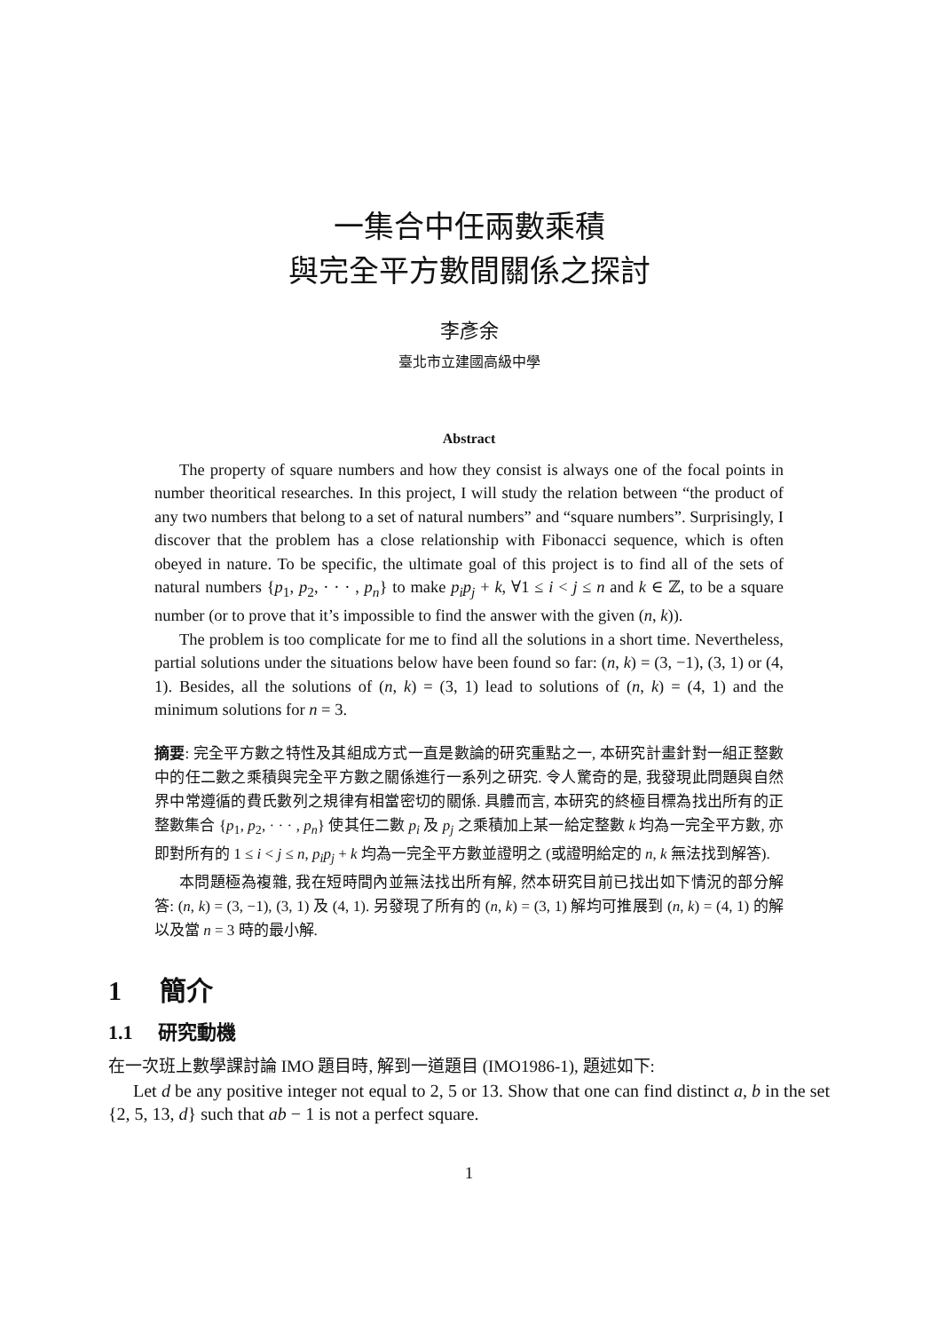一集合中任兩數乘積
與完全平方數間關係之探討
李彥余
臺北市立建國高級中學
Abstract
The property of square numbers and how they consist is always one of the focal points in number theoritical researches. In this project, I will study the relation between “the product of any two numbers that belong to a set of natural numbers” and “square numbers”. Surprisingly, I discover that the problem has a close relationship with Fibonacci sequence, which is often obeyed in nature. To be specific, the ultimate goal of this project is to find all of the sets of natural numbers {p<sub>1</sub>, p<sub>2</sub>, · · · , p<sub>n</sub>} to make p<sub>i</sub>p<sub>j</sub> + k, ∀1 ≤ i < j ≤ n and k ∈ ℤ, to be a square number (or to prove that it’s impossible to find the answer with the given (n, k)).
The problem is too complicate for me to find all the solutions in a short time. Nevertheless, partial solutions under the situations below have been found so far: (n, k) = (3, −1), (3, 1) or (4, 1). Besides, all the solutions of (n, k) = (3, 1) lead to solutions of (n, k) = (4, 1) and the minimum solutions for n = 3.
摘要: 完全平方數之特性及其組成方式一直是數論的研究重點之一, 本研究計畫針對一組正整數中的任二數之乘積與完全平方數之關係進行一系列之研究. 令人驚奇的是, 我發現此問題與自然界中常遵循的費氏數列之規律有相當密切的關係. 具體而言, 本研究的終極目標為找出所有的正整數集合 {p<sub>1</sub>, p<sub>2</sub>, · · · , p<sub>n</sub>} 使其任二數 p<sub>i</sub> 及 p<sub>j</sub> 之乘積加上某一給定整數 k 均為一完全平方數, 亦即對所有的 1 ≤ i < j ≤ n, p<sub>i</sub>p<sub>j</sub> + k 均為一完全平方數並證明之 (或證明給定的 n, k 無法找到解答).
本問題極為複雜, 我在短時間內並無法找出所有解, 然本研究目前已找出如下情況的部分解答: (n, k) = (3, −1), (3, 1) 及 (4, 1). 另發現了所有的 (n, k) = (3, 1) 解均可推展到 (n, k) = (4, 1) 的解以及當 n = 3 時的最小解.
1 簡介
1.1 研究動機
在一次班上數學課討論 IMO 題目時, 解到一道題目 (IMO1986-1), 題述如下:
Let d be any positive integer not equal to 2, 5 or 13. Show that one can find distinct a, b in the set {2, 5, 13, d} such that ab − 1 is not a perfect square.
1